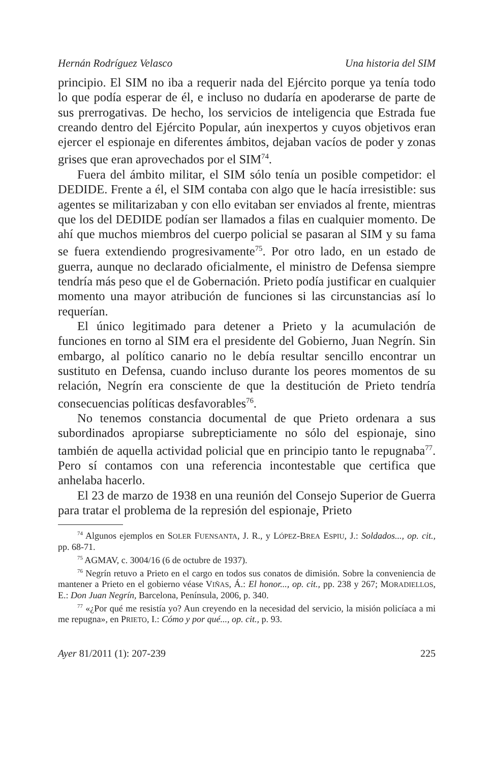Hernán Rodríguez Velasco Una historia del SIM
principio. El SIM no iba a requerir nada del Ejército porque ya tenía todo lo que podía esperar de él, e incluso no dudaría en apoderarse de parte de sus prerrogativas. De hecho, los servicios de inteligencia que Estrada fue creando dentro del Ejército Popular, aún inexpertos y cuyos objetivos eran ejercer el espionaje en diferentes ámbitos, dejaban vacíos de poder y zonas grises que eran aprovechados por el SIM<sup>74</sup>.
Fuera del ámbito militar, el SIM sólo tenía un posible competidor: el DEDIDE. Frente a él, el SIM contaba con algo que le hacía irresistible: sus agentes se militarizaban y con ello evitaban ser enviados al frente, mientras que los del DEDIDE podían ser llamados a filas en cualquier momento. De ahí que muchos miembros del cuerpo policial se pasaran al SIM y su fama se fuera extendiendo progresivamente<sup>75</sup>. Por otro lado, en un estado de guerra, aunque no declarado oficialmente, el ministro de Defensa siempre tendría más peso que el de Gobernación. Prieto podía justificar en cualquier momento una mayor atribución de funciones si las circunstancias así lo requerían.
El único legitimado para detener a Prieto y la acumulación de funciones en torno al SIM era el presidente del Gobierno, Juan Negrín. Sin embargo, al político canario no le debía resultar sencillo encontrar un sustituto en Defensa, cuando incluso durante los peores momentos de su relación, Negrín era consciente de que la destitución de Prieto tendría consecuencias políticas desfavorables<sup>76</sup>.
No tenemos constancia documental de que Prieto ordenara a sus subordinados apropiarse subrepticiamente no sólo del espionaje, sino también de aquella actividad policial que en principio tanto le repugnaba<sup>77</sup>. Pero sí contamos con una referencia incontestable que certifica que anhelaba hacerlo.
El 23 de marzo de 1938 en una reunión del Consejo Superior de Guerra para tratar el problema de la represión del espionaje, Prieto
<sup>74</sup> Algunos ejemplos en SOLER FUENSANTA, J. R., y LÓPEZ-BREA ESPIU, J.: Soldados..., op. cit., pp. 68-71.
<sup>75</sup> AGMAV, c. 3004/16 (6 de octubre de 1937).
<sup>76</sup> Negrín retuvo a Prieto en el cargo en todos sus conatos de dimisión. Sobre la conveniencia de mantener a Prieto en el gobierno véase VIÑAS, Á.: El honor..., op. cit., pp. 238 y 267; MORADIELLOS, E.: Don Juan Negrín, Barcelona, Península, 2006, p. 340.
<sup>77</sup> «¿Por qué me resistía yo? Aun creyendo en la necesidad del servicio, la misión policíaca a mi me repugna», en PRIETO, I.: Cómo y por qué..., op. cit., p. 93.
Ayer 81/2011 (1): 207-239 225